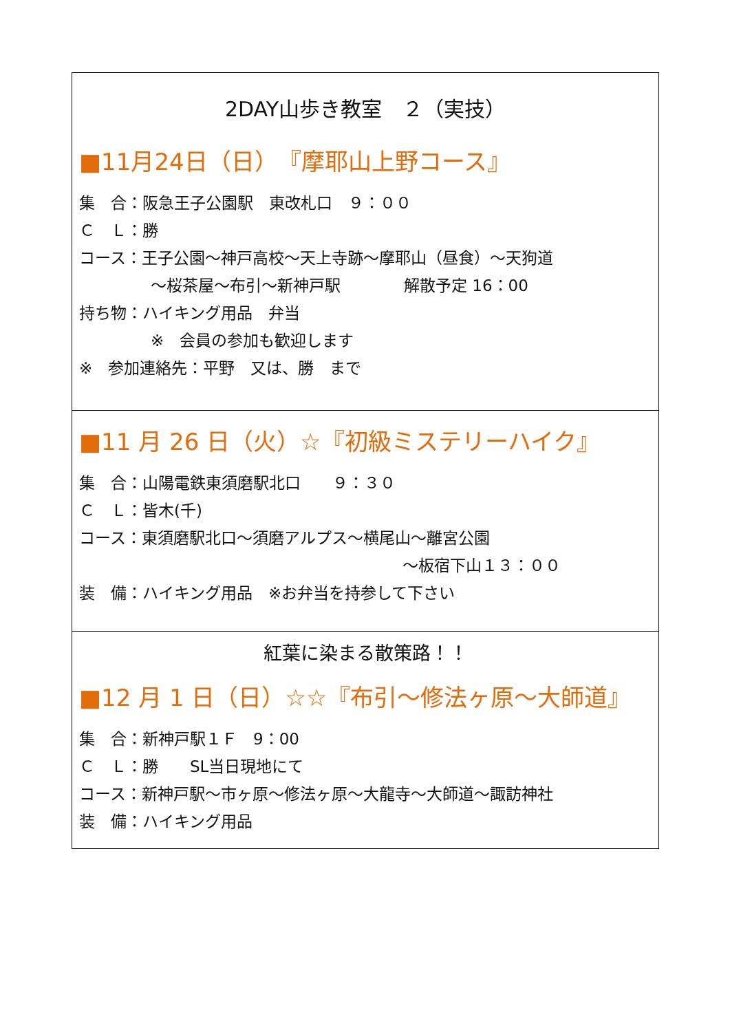2DAY山歩き教室　２（実技）
■11月24日（日）　『摩耶山上野コース』
集　合：阪急王子公園駅　東改札口　９：００
Ｃ　Ｌ：勝
コース：王子公園～神戸高校～天上寺跡～摩耶山（昼食）～天狗道
～桜茶屋～布引～新神戸駅　　　　解散予定 16：00
持ち物：ハイキング用品　弁当
※　会員の参加も歓迎します
※　参加連絡先：平野　又は、勝　まで
■11 月 26 日（火）☆『初級ミステリーハイク』
集　合：山陽電鉄東須磨駅北口　　９：３０
Ｃ　Ｌ：皆木(千)
コース：東須磨駅北口～須磨アルプス～横尾山～離宮公園
～板宿下山１３：００
装　備：ハイキング用品　※お弁当を持参して下さい
紅葉に染まる散策路！！
■12 月 1 日（日）☆☆『布引～修法ヶ原～大師道』
集　合：新神戸駅１Ｆ　9：00
Ｃ　Ｌ：勝　　SL当日現地にて
コース：新神戸駅～市ヶ原～修法ヶ原～大龍寺～大師道～諏訪神社
装　備：ハイキング用品